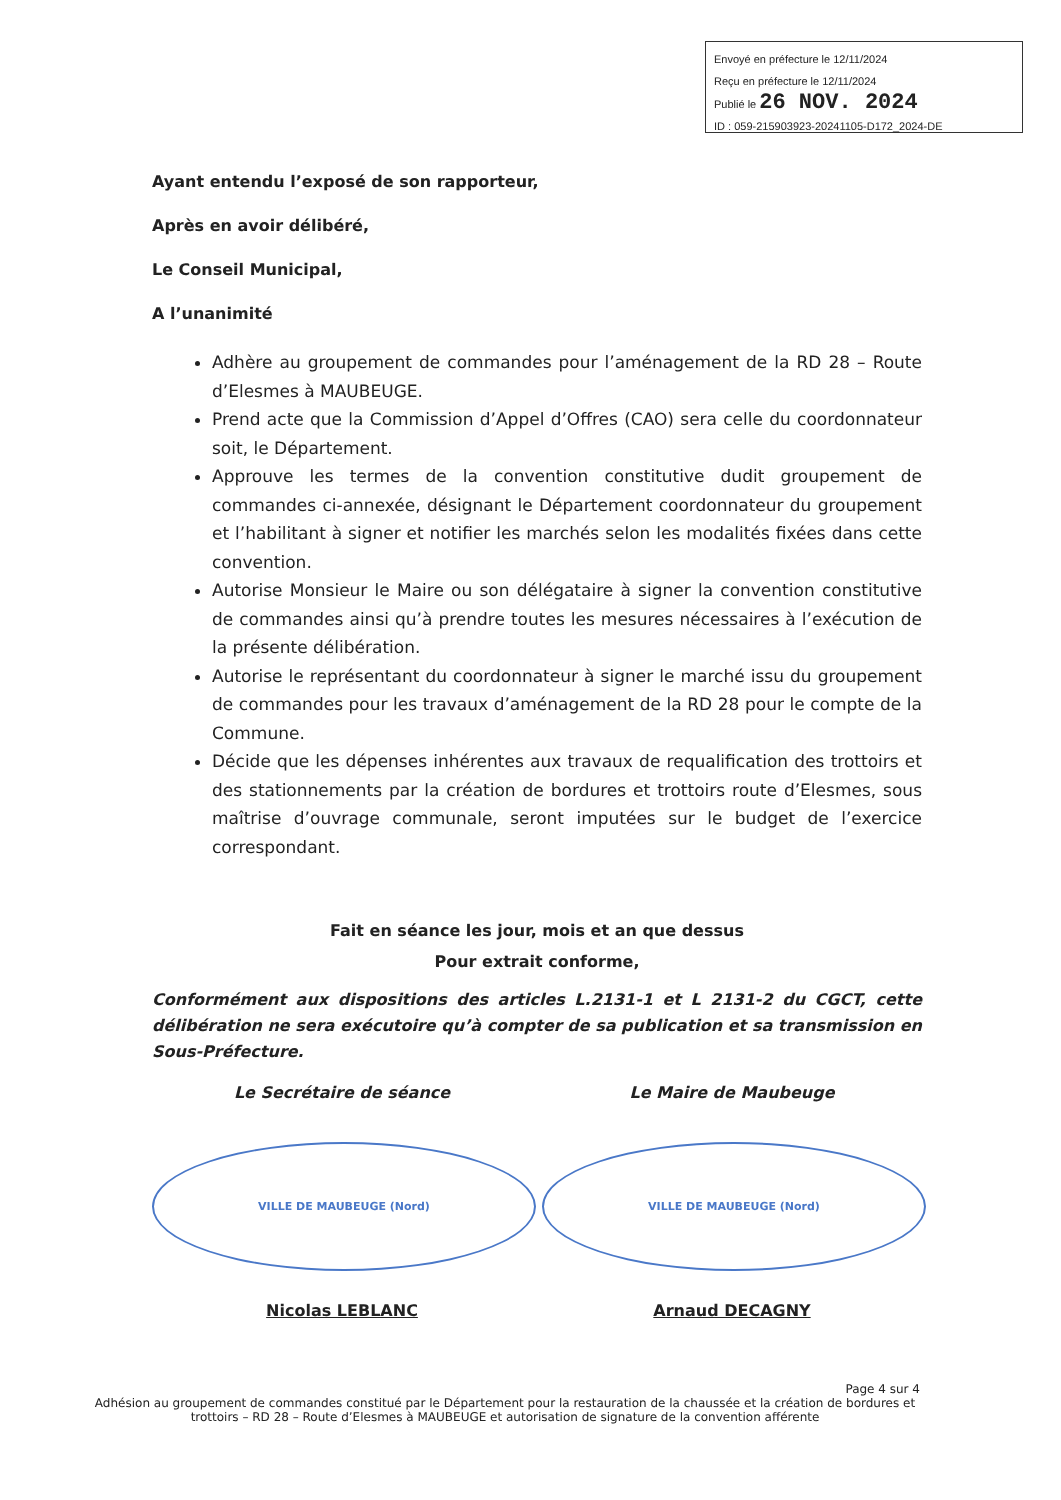Envoyé en préfecture le 12/11/2024
Reçu en préfecture le 12/11/2024
Publié le 26 NOV. 2024
ID : 059-215903923-20241105-D172_2024-DE
Ayant entendu l’exposé de son rapporteur,
Après en avoir délibéré,
Le Conseil Municipal,
A l’unanimité
Adhère au groupement de commandes pour l’aménagement de la RD 28 – Route d’Elesmes à MAUBEUGE.
Prend acte que la Commission d’Appel d’Offres (CAO) sera celle du coordonnateur soit, le Département.
Approuve les termes de la convention constitutive dudit groupement de commandes ci-annexée, désignant le Département coordonnateur du groupement et l’habilitant à signer et notifier les marchés selon les modalités fixées dans cette convention.
Autorise Monsieur le Maire ou son délégataire à signer la convention constitutive de commandes ainsi qu’à prendre toutes les mesures nécessaires à l’exécution de la présente délibération.
Autorise le représentant du coordonnateur à signer le marché issu du groupement de commandes pour les travaux d’aménagement de la RD 28 pour le compte de la Commune.
Décide que les dépenses inhérentes aux travaux de requalification des trottoirs et des stationnements par la création de bordures et trottoirs route d’Elesmes, sous maîtrise d’ouvrage communale, seront imputées sur le budget de l’exercice correspondant.
Fait en séance les jour, mois et an que dessus
Pour extrait conforme,
Conformément aux dispositions des articles L.2131-1 et L 2131-2 du CGCT, cette délibération ne sera exécutoire qu’à compter de sa publication et sa transmission en Sous-Préfecture.
Le Secrétaire de séance
VILLE DE MAUBEUGE (Nord)
Nicolas LEBLANC
Le Maire de Maubeuge
VILLE DE MAUBEUGE (Nord)
Arnaud DECAGNY
Page 4 sur 4
Adhésion au groupement de commandes constitué par le Département pour la restauration de la chaussée et la création de bordures et trottoirs – RD 28 – Route d’Elesmes à MAUBEUGE et autorisation de signature de la convention afférente